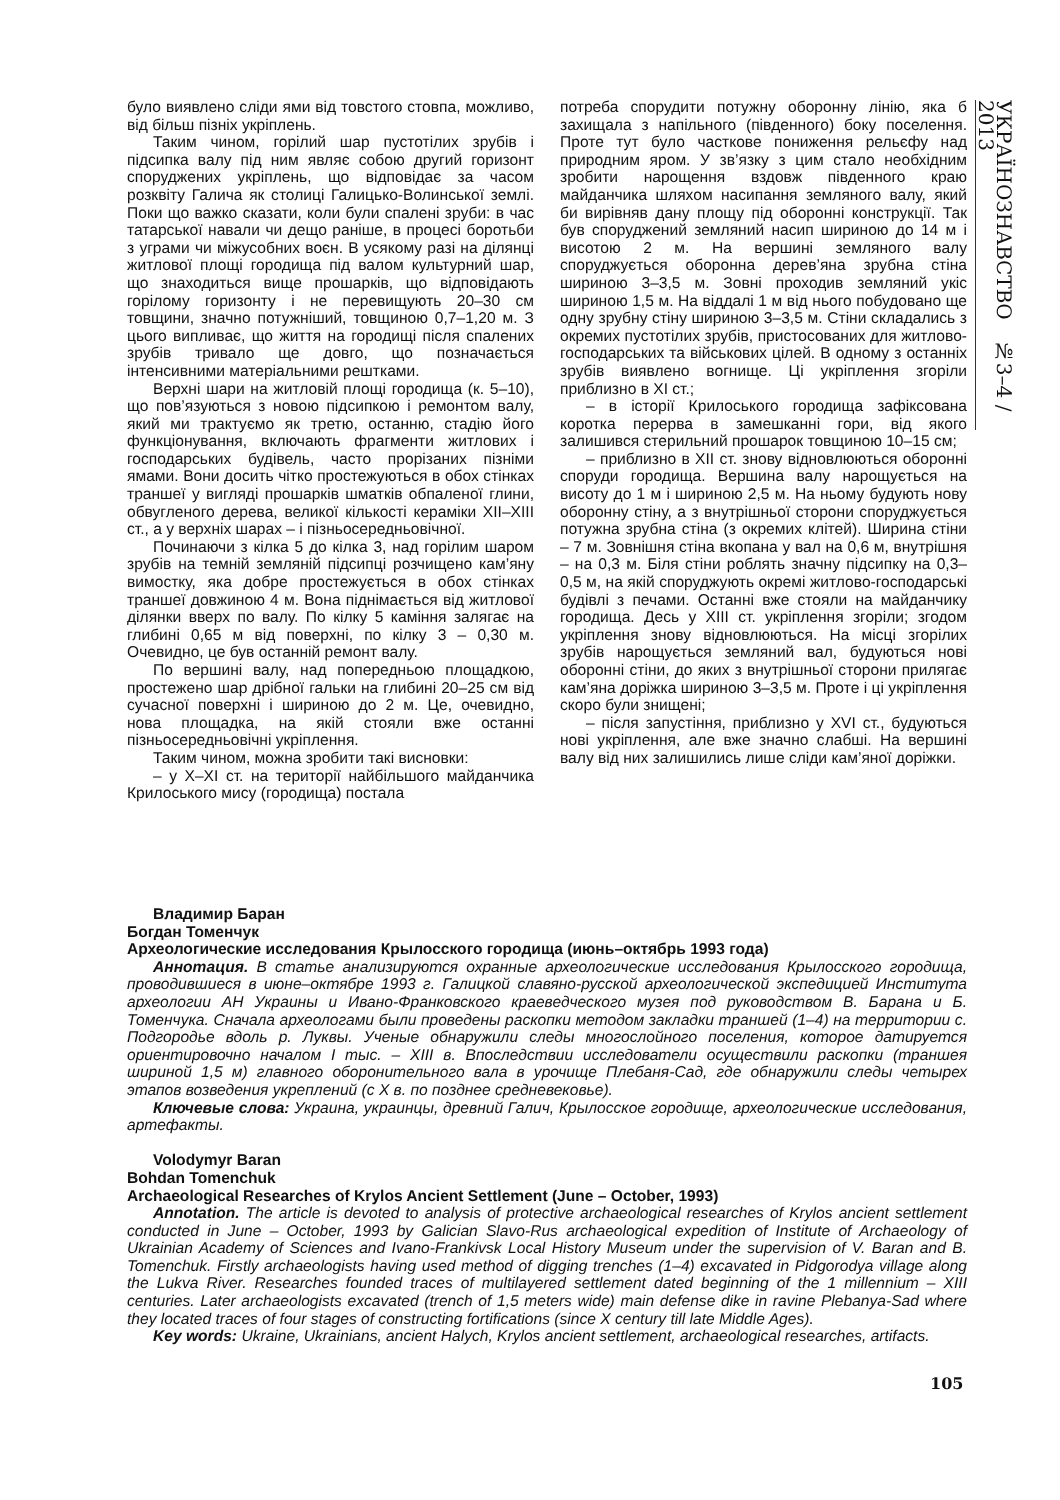УКРАЇНОЗНАВСТВО №3–4 / 2013
було виявлено сліди ями від товстого стовпа, можливо, від більш пізніх укріплень.
Таким чином, горілий шар пустотілих зрубів і підсипка валу під ним являє собою другий горизонт споруджених укріплень, що відповідає за часом розквіту Галича як столиці Галицько-Волинської землі. Поки що важко сказати, коли були спалені зруби: в час татарської навали чи дещо раніше, в процесі боротьби з уграми чи міжусобних воєн. В усякому разі на ділянці житлової площі городища під валом культурний шар, що знаходиться вище прошарків, що відповідають горілому горизонту і не перевищують 20–30 см товщини, значно потужніший, товщиною 0,7–1,20 м. З цього випливає, що життя на городищі після спалених зрубів тривало ще довго, що позначається інтенсивними матеріальними рештками.
Верхні шари на житловій площі городища (к. 5–10), що пов’язуються з новою підсипкою і ремонтом валу, який ми трактуємо як третю, останню, стадію його функціонування, включають фрагменти житлових і господарських будівель, часто прорізаних пізніми ямами. Вони досить чітко простежуються в обох стінках траншеї у вигляді прошарків шматків обпаленої глини, обвугленого дерева, великої кількості кераміки ХІІ–ХІІІ ст., а у верхніх шарах – і пізньосередньовічної.
Починаючи з кілка 5 до кілка 3, над горілим шаром зрубів на темній земляній підсипці розчищено кам’яну вимостку, яка добре простежується в обох стінках траншеї довжиною 4 м. Вона піднімається від житлової ділянки вверх по валу. По кілку 5 каміння залягає на глибині 0,65 м від поверхні, по кілку 3 – 0,30 м. Очевидно, це був останній ремонт валу.
По вершині валу, над попередньою площадкою, простежено шар дрібної гальки на глибині 20–25 см від сучасної поверхні і шириною до 2 м. Це, очевидно, нова площадка, на якій стояли вже останні пізньосередньовічні укріплення.
Таким чином, можна зробити такі висновки:
– у Х–ХІ ст. на території найбільшого майданчика Крилоського мису (городища) постала
потреба спорудити потужну оборонну лінію, яка б захищала з напільного (південного) боку поселення. Проте тут було часткове пониження рельєфу над природним яром. У зв’язку з цим стало необхідним зробити нарощення вздовж південного краю майданчика шляхом насипання земляного валу, який би вирівняв дану площу під оборонні конструкції. Так був споруджений земляний насип шириною до 14 м і висотою 2 м. На вершині земляного валу споруджується оборонна дерев’яна зрубна стіна шириною 3–3,5 м. Зовні проходив земляний укіс шириною 1,5 м. На віддалі 1 м від нього побудовано ще одну зрубну стіну шириною 3–3,5 м. Стіни складались з окремих пустотілих зрубів, пристосованих для житлово-господарських та військових цілей. В одному з останніх зрубів виявлено вогнище. Ці укріплення згоріли приблизно в ХІ ст.;
– в історії Крилоського городища зафіксована коротка перерва в замешканні гори, від якого залишився стерильний прошарок товщиною 10–15 см;
– приблизно в ХІІ ст. знову відновлюються оборонні споруди городища. Вершина валу нарощується на висоту до 1 м і шириною 2,5 м. На ньому будують нову оборонну стіну, а з внутрішньої сторони споруджується потужна зрубна стіна (з окремих клітей). Ширина стіни – 7 м. Зовнішня стіна вкопана у вал на 0,6 м, внутрішня – на 0,3 м. Біля стіни роблять значну підсипку на 0,3–0,5 м, на якій споруджують окремі житлово-господарські будівлі з печами. Останні вже стояли на майданчику городища. Десь у ХІІІ ст. укріплення згоріли; згодом укріплення знову відновлюються. На місці згорілих зрубів нарощується земляний вал, будуються нові оборонні стіни, до яких з внутрішньої сторони прилягає кам’яна доріжка шириною 3–3,5 м. Проте і ці укріплення скоро були знищені;
– після запустіння, приблизно у XVI ст., будуються нові укріплення, але вже значно слабші. На вершині валу від них залишились лише сліди кам’яної доріжки.
Владимир Баран
Богдан Томенчук
Археологические исследования Крылосского городища (июнь–октябрь 1993 года)
Аннотация. В статье анализируются охранные археологические исследования Крылосского городища, проводившиеся в июне–октябре 1993 г. Галицкой славяно-русской археологической экспедицией Института археологии АН Украины и Ивано-Франковского краеведческого музея под руководством В. Барана и Б. Томенчука. Сначала археологами были проведены раскопки методом закладки траншей (1–4) на территории с. Подгородье вдоль р. Луквы. Ученые обнаружили следы многослойного поселения, которое датируется ориентировочно началом I тыс. – XIII в. Впоследствии исследователи осуществили раскопки (траншея шириной 1,5 м) главного оборонительного вала в урочище Плебаня-Сад, где обнаружили следы четырех этапов возведения укреплений (с X в. по позднее средневековье).
Ключевые слова: Украина, украинцы, древний Галич, Крылосское городище, археологические исследования, артефакты.
Volodymyr Baran
Bohdan Tomenchuk
Archaeological Researches of Krylos Ancient Settlement (June – October, 1993)
Annotation. The article is devoted to analysis of protective archaeological researches of Krylos ancient settlement conducted in June – October, 1993 by Galician Slavo-Rus archaeological expedition of Institute of Archaeology of Ukrainian Academy of Sciences and Ivano-Frankivsk Local History Museum under the supervision of V. Baran and B. Tomenchuk. Firstly archaeologists having used method of digging trenches (1–4) excavated in Pidgorodya village along the Lukva River. Researches founded traces of multilayered settlement dated beginning of the 1 millennium – XIII centuries. Later archaeologists excavated (trench of 1,5 meters wide) main defense dike in ravine Plebanya-Sad where they located traces of four stages of constructing fortifications (since X century till late Middle Ages).
Key words: Ukraine, Ukrainians, ancient Halych, Krylos ancient settlement, archaeological researches, artifacts.
105